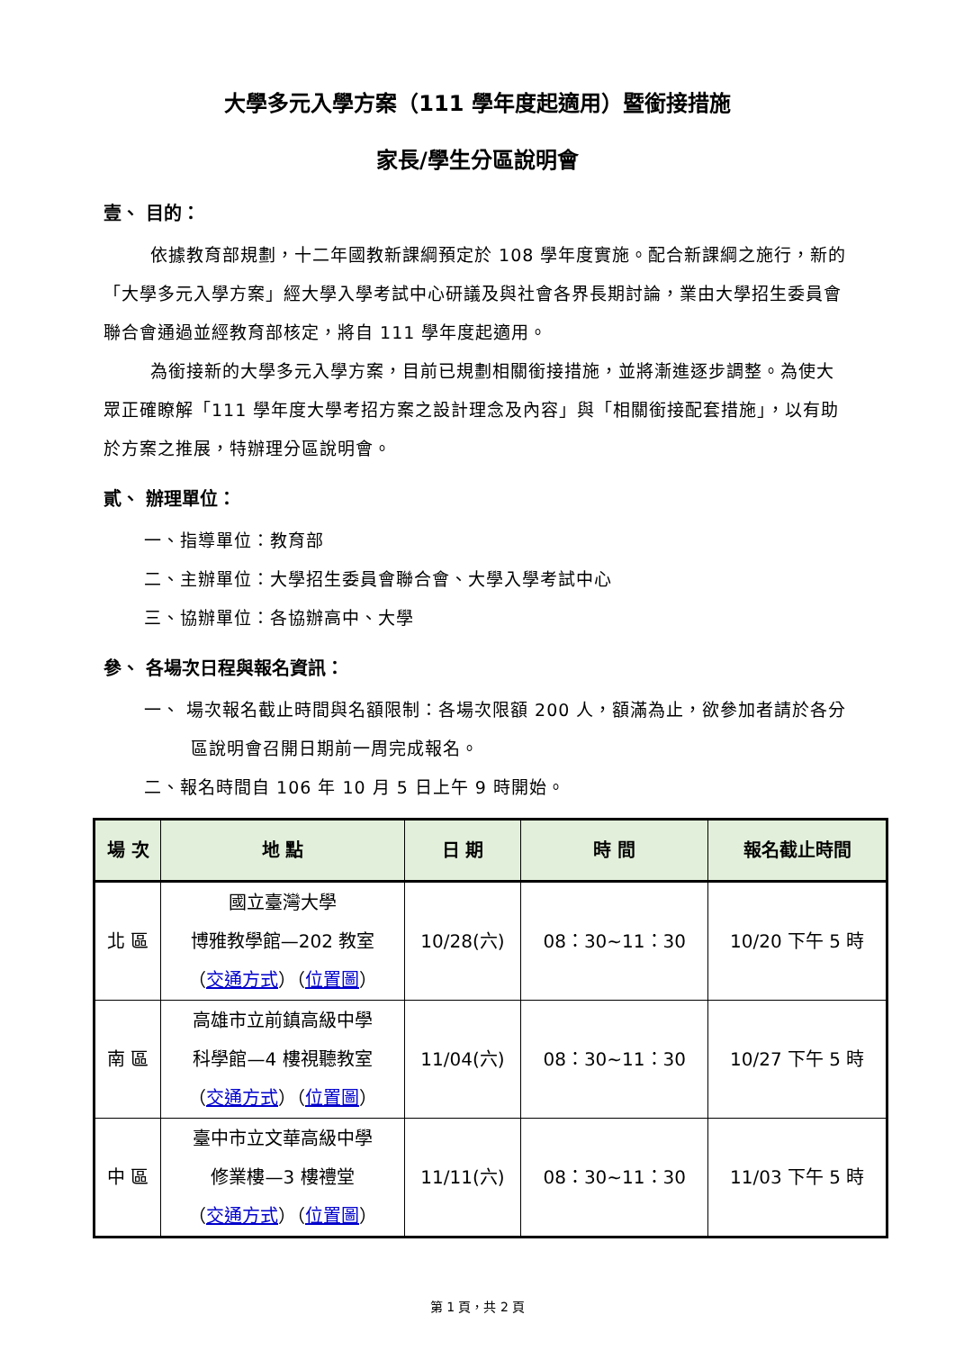大學多元入學方案（111 學年度起適用）暨銜接措施
家長/學生分區說明會
壹、 目的：
依據教育部規劃，十二年國教新課綱預定於 108 學年度實施。配合新課綱之施行，新的「大學多元入學方案」經大學入學考試中心研議及與社會各界長期討論，業由大學招生委員會聯合會通過並經教育部核定，將自 111 學年度起適用。
為銜接新的大學多元入學方案，目前已規劃相關銜接措施，並將漸進逐步調整。為使大眾正確瞭解「111 學年度大學考招方案之設計理念及內容」與「相關銜接配套措施」，以有助於方案之推展，特辦理分區說明會。
貳、 辦理單位：
一、指導單位：教育部
二、主辦單位：大學招生委員會聯合會、大學入學考試中心
三、協辦單位：各協辦高中、大學
參、 各場次日程與報名資訊：
一、 場次報名截止時間與名額限制：各場次限額 200 人，額滿為止，欲參加者請於各分區說明會召開日期前一周完成報名。
二、報名時間自 106 年 10 月 5 日上午 9 時開始。
| 場 次 | 地 點 | 日 期 | 時 間 | 報名截止時間 |
| --- | --- | --- | --- | --- |
| 北 區 | 國立臺灣大學 博雅教學館—202 教室 （ 交通方式 ）（ 位置圖 ） | 10/28(六) | 08：30~11：30 | 10/20 下午 5 時 |
| 南 區 | 高雄市立前鎮高級中學 科學館—4 樓視聽教室 （ 交通方式 ）（ 位置圖 ） | 11/04(六) | 08：30~11：30 | 10/27 下午 5 時 |
| 中 區 | 臺中市立文華高級中學 修業樓—3 樓禮堂 （ 交通方式 ）（ 位置圖 ） | 11/11(六) | 08：30~11：30 | 11/03 下午 5 時 |
第 1 頁，共 2 頁